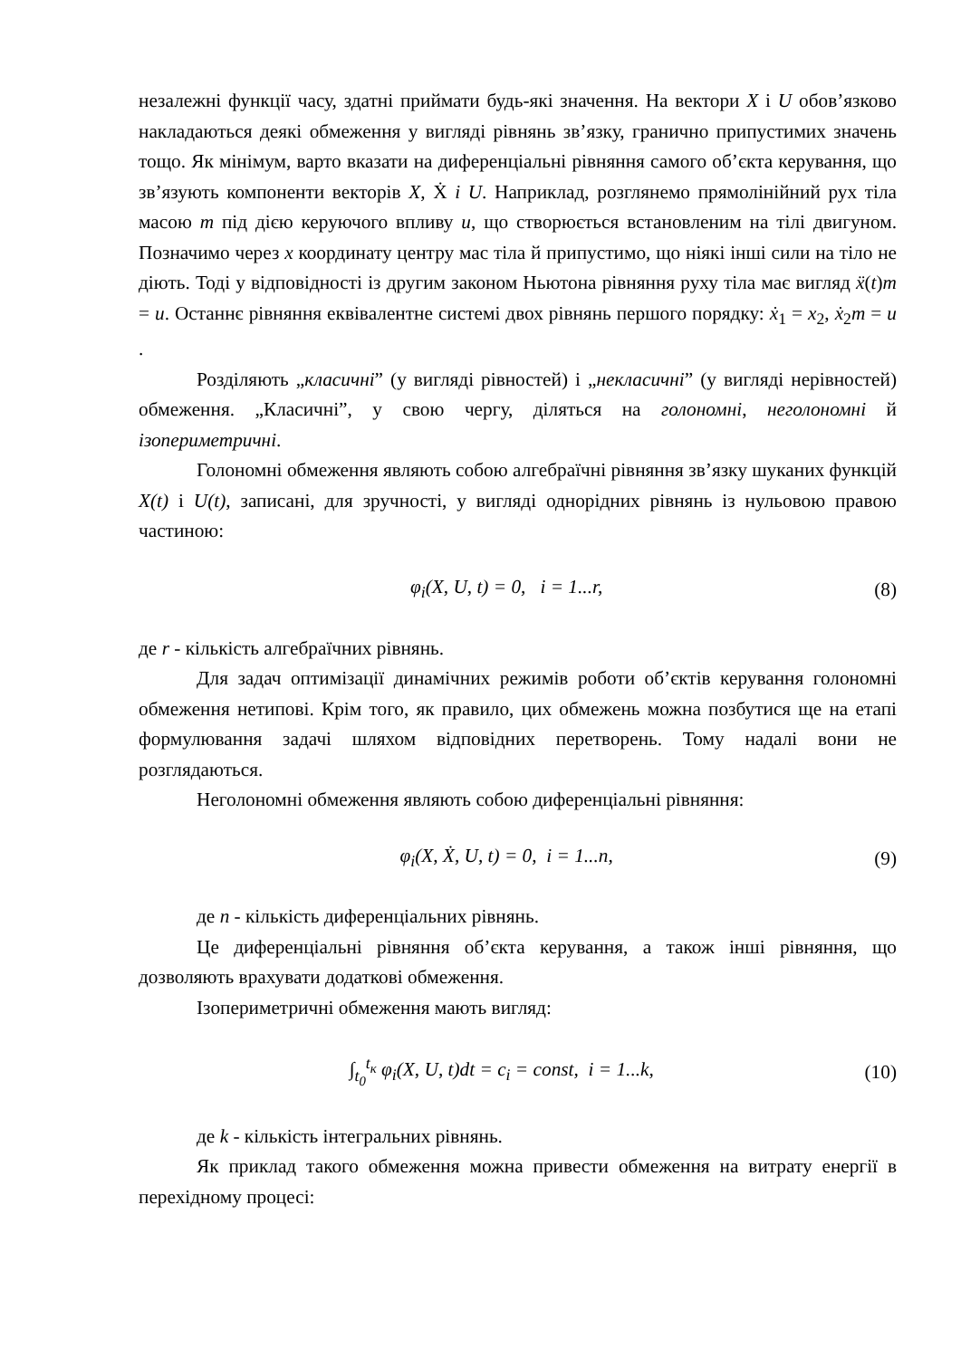незалежні функції часу, здатні приймати будь-які значення. На вектори X і U обов’язково накладаються деякі обмеження у вигляді рівнянь зв’язку, гранично припустимих значень тощо. Як мінімум, варто вказати на диференціальні рівняння самого об’єкта керування, що зв’язують компоненти векторів X, Ẋ і U. Наприклад, розглянемо прямолінійний рух тіла масою m під дією керуючого впливу u, що створюється встановленим на тілі двигуном. Позначимо через x координату центру мас тіла й припустимо, що ніякі інші сили на тіло не діють. Тоді у відповідності із другим законом Ньютона рівняння руху тіла має вигляд ẍ(t)m = u. Останнє рівняння еквівалентне системі двох рівнянь першого порядку: ẋ<sub>1</sub> = x<sub>2</sub>, ẋ<sub>2</sub>m = u .
Розділяють „класичні” (у вигляді рівностей) і „некласичні” (у вигляді нерівностей) обмеження. „Класичні”, у свою чергу, діляться на голономні, неголономні й ізопериметричні.
Голономні обмеження являють собою алгебраїчні рівняння зв’язку шуканих функцій X(t) і U(t), записані, для зручності, у вигляді однорідних рівнянь із нульовою правою частиною:
φ<sub>i</sub>(X, U, t) = 0, i = 1...r, (8)
де r - кількість алгебраїчних рівнянь.
Для задач оптимізації динамічних режимів роботи об’єктів керування голономні обмеження нетипові. Крім того, як правило, цих обмежень можна позбутися ще на етапі формулювання задачі шляхом відповідних перетворень. Тому надалі вони не розглядаються.
Неголономні обмеження являють собою диференціальні рівняння:
φ<sub>i</sub>(X, Ẋ, U, t) = 0, i = 1...n, (9)
де n - кількість диференціальних рівнянь.
Це диференціальні рівняння об’єкта керування, а також інші рівняння, що дозволяють врахувати додаткові обмеження.
Ізопериметричні обмеження мають вигляд:
∫<sub>t<sub>0</sub></sub><sup>t<sub>к</sub></sup> φ<sub>i</sub>(X, U, t)dt = c<sub>i</sub> = const, i = 1...k, (10)
де k - кількість інтегральних рівнянь.
Як приклад такого обмеження можна привести обмеження на витрату енергії в перехідному процесі: